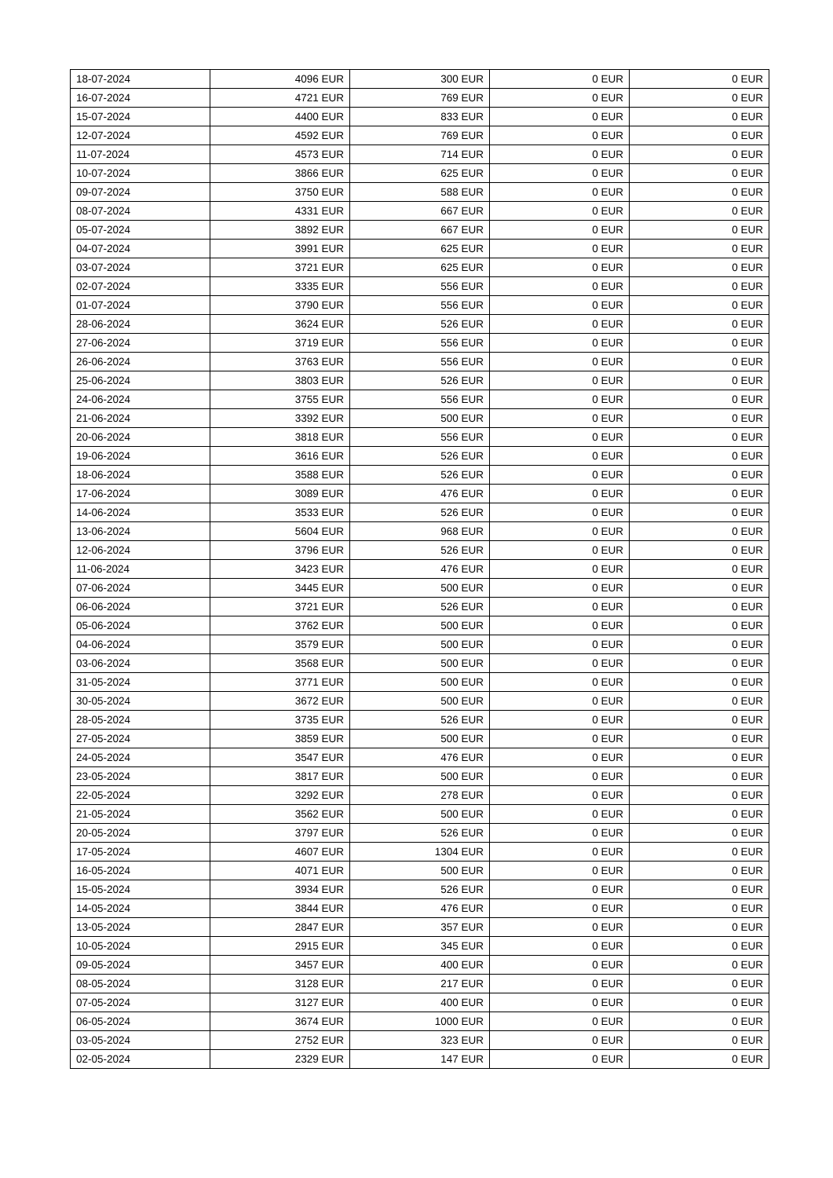| 18-07-2024 | 4096 EUR | 300 EUR | 0 EUR | 0 EUR |
| 16-07-2024 | 4721 EUR | 769 EUR | 0 EUR | 0 EUR |
| 15-07-2024 | 4400 EUR | 833 EUR | 0 EUR | 0 EUR |
| 12-07-2024 | 4592 EUR | 769 EUR | 0 EUR | 0 EUR |
| 11-07-2024 | 4573 EUR | 714 EUR | 0 EUR | 0 EUR |
| 10-07-2024 | 3866 EUR | 625 EUR | 0 EUR | 0 EUR |
| 09-07-2024 | 3750 EUR | 588 EUR | 0 EUR | 0 EUR |
| 08-07-2024 | 4331 EUR | 667 EUR | 0 EUR | 0 EUR |
| 05-07-2024 | 3892 EUR | 667 EUR | 0 EUR | 0 EUR |
| 04-07-2024 | 3991 EUR | 625 EUR | 0 EUR | 0 EUR |
| 03-07-2024 | 3721 EUR | 625 EUR | 0 EUR | 0 EUR |
| 02-07-2024 | 3335 EUR | 556 EUR | 0 EUR | 0 EUR |
| 01-07-2024 | 3790 EUR | 556 EUR | 0 EUR | 0 EUR |
| 28-06-2024 | 3624 EUR | 526 EUR | 0 EUR | 0 EUR |
| 27-06-2024 | 3719 EUR | 556 EUR | 0 EUR | 0 EUR |
| 26-06-2024 | 3763 EUR | 556 EUR | 0 EUR | 0 EUR |
| 25-06-2024 | 3803 EUR | 526 EUR | 0 EUR | 0 EUR |
| 24-06-2024 | 3755 EUR | 556 EUR | 0 EUR | 0 EUR |
| 21-06-2024 | 3392 EUR | 500 EUR | 0 EUR | 0 EUR |
| 20-06-2024 | 3818 EUR | 556 EUR | 0 EUR | 0 EUR |
| 19-06-2024 | 3616 EUR | 526 EUR | 0 EUR | 0 EUR |
| 18-06-2024 | 3588 EUR | 526 EUR | 0 EUR | 0 EUR |
| 17-06-2024 | 3089 EUR | 476 EUR | 0 EUR | 0 EUR |
| 14-06-2024 | 3533 EUR | 526 EUR | 0 EUR | 0 EUR |
| 13-06-2024 | 5604 EUR | 968 EUR | 0 EUR | 0 EUR |
| 12-06-2024 | 3796 EUR | 526 EUR | 0 EUR | 0 EUR |
| 11-06-2024 | 3423 EUR | 476 EUR | 0 EUR | 0 EUR |
| 07-06-2024 | 3445 EUR | 500 EUR | 0 EUR | 0 EUR |
| 06-06-2024 | 3721 EUR | 526 EUR | 0 EUR | 0 EUR |
| 05-06-2024 | 3762 EUR | 500 EUR | 0 EUR | 0 EUR |
| 04-06-2024 | 3579 EUR | 500 EUR | 0 EUR | 0 EUR |
| 03-06-2024 | 3568 EUR | 500 EUR | 0 EUR | 0 EUR |
| 31-05-2024 | 3771 EUR | 500 EUR | 0 EUR | 0 EUR |
| 30-05-2024 | 3672 EUR | 500 EUR | 0 EUR | 0 EUR |
| 28-05-2024 | 3735 EUR | 526 EUR | 0 EUR | 0 EUR |
| 27-05-2024 | 3859 EUR | 500 EUR | 0 EUR | 0 EUR |
| 24-05-2024 | 3547 EUR | 476 EUR | 0 EUR | 0 EUR |
| 23-05-2024 | 3817 EUR | 500 EUR | 0 EUR | 0 EUR |
| 22-05-2024 | 3292 EUR | 278 EUR | 0 EUR | 0 EUR |
| 21-05-2024 | 3562 EUR | 500 EUR | 0 EUR | 0 EUR |
| 20-05-2024 | 3797 EUR | 526 EUR | 0 EUR | 0 EUR |
| 17-05-2024 | 4607 EUR | 1304 EUR | 0 EUR | 0 EUR |
| 16-05-2024 | 4071 EUR | 500 EUR | 0 EUR | 0 EUR |
| 15-05-2024 | 3934 EUR | 526 EUR | 0 EUR | 0 EUR |
| 14-05-2024 | 3844 EUR | 476 EUR | 0 EUR | 0 EUR |
| 13-05-2024 | 2847 EUR | 357 EUR | 0 EUR | 0 EUR |
| 10-05-2024 | 2915 EUR | 345 EUR | 0 EUR | 0 EUR |
| 09-05-2024 | 3457 EUR | 400 EUR | 0 EUR | 0 EUR |
| 08-05-2024 | 3128 EUR | 217 EUR | 0 EUR | 0 EUR |
| 07-05-2024 | 3127 EUR | 400 EUR | 0 EUR | 0 EUR |
| 06-05-2024 | 3674 EUR | 1000 EUR | 0 EUR | 0 EUR |
| 03-05-2024 | 2752 EUR | 323 EUR | 0 EUR | 0 EUR |
| 02-05-2024 | 2329 EUR | 147 EUR | 0 EUR | 0 EUR |